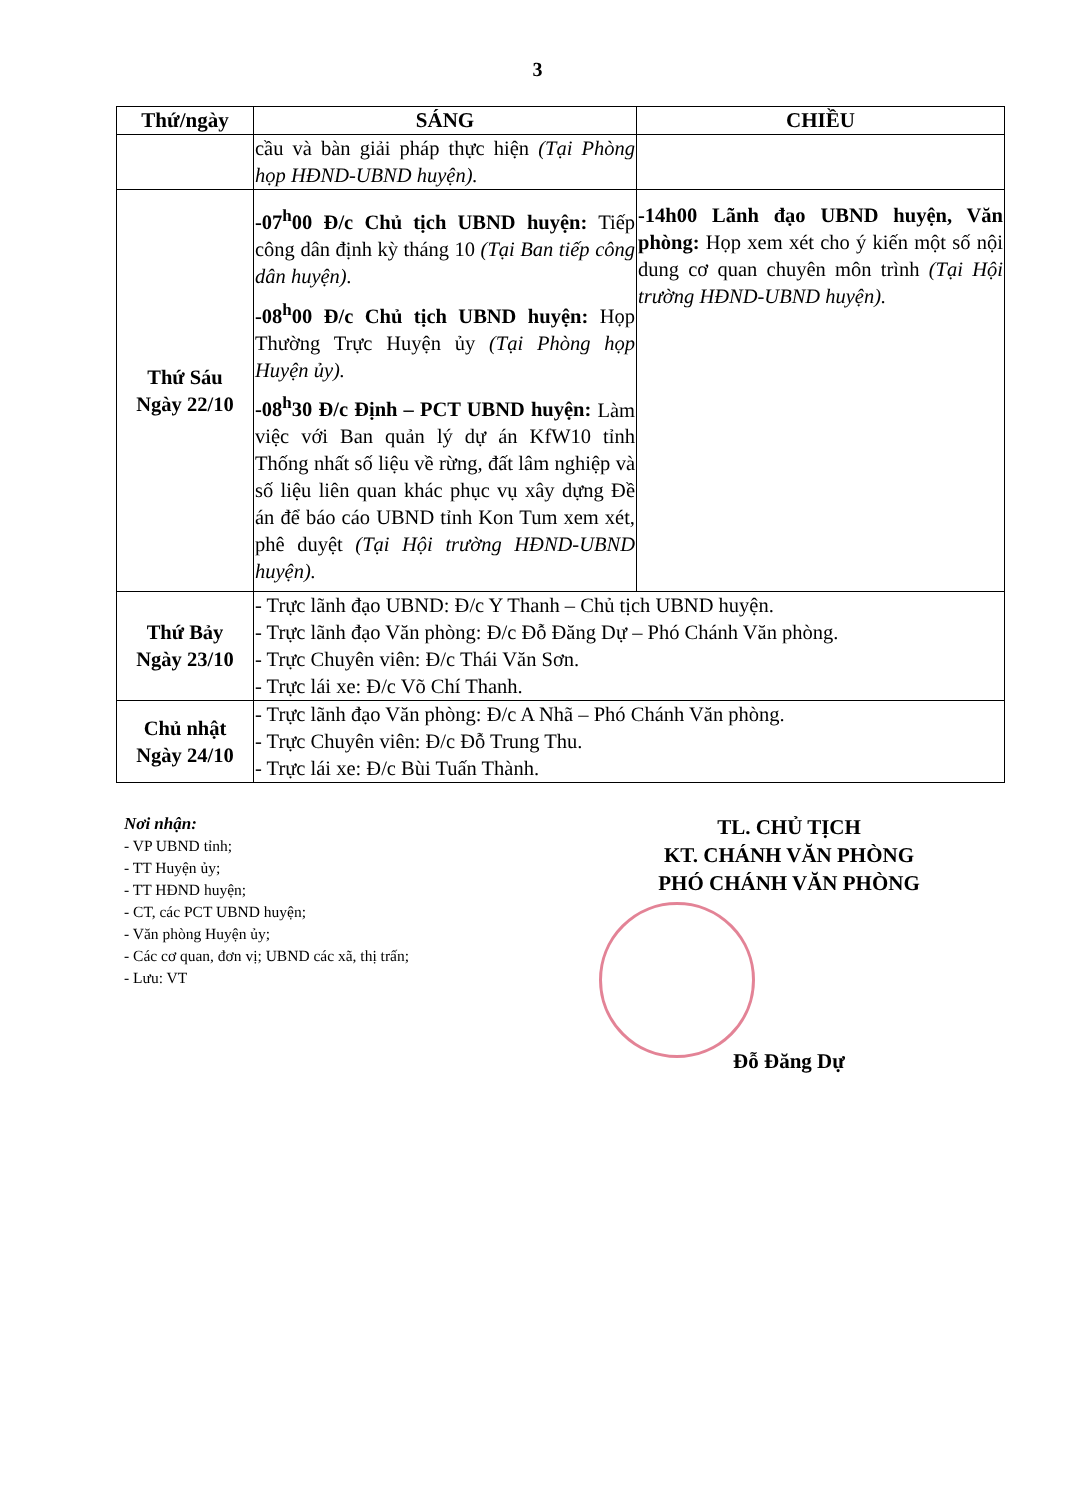3
| Thứ/ngày | SÁNG | CHIỀU |
| --- | --- | --- |
| | cầu và bàn giải pháp thực hiện (Tại Phòng họp HĐND-UBND huyện). | |
| Thứ Sáu Ngày 22/10 | -07<sup>h</sup>00 Đ/c Chủ tịch UBND huyện: Tiếp công dân định kỳ tháng 10 (Tại Ban tiếp công dân huyện). -08<sup>h</sup>00 Đ/c Chủ tịch UBND huyện: Họp Thường Trực Huyện ủy (Tại Phòng họp Huyện ủy). -08<sup>h</sup>30 Đ/c Định – PCT UBND huyện: Làm việc với Ban quản lý dự án KfW10 tỉnh Thống nhất số liệu về rừng, đất lâm nghiệp và số liệu liên quan khác phục vụ xây dựng Đề án để báo cáo UBND tỉnh Kon Tum xem xét, phê duyệt (Tại Hội trường HĐND-UBND huyện). | -14h00 Lãnh đạo UBND huyện, Văn phòng: Họp xem xét cho ý kiến một số nội dung cơ quan chuyên môn trình (Tại Hội trường HĐND-UBND huyện). |
| Thứ Bảy Ngày 23/10 | - Trực lãnh đạo UBND: Đ/c Y Thanh – Chủ tịch UBND huyện. - Trực lãnh đạo Văn phòng: Đ/c Đỗ Đăng Dự – Phó Chánh Văn phòng. - Trực Chuyên viên: Đ/c Thái Văn Sơn. - Trực lái xe: Đ/c Võ Chí Thanh. | |
| Chủ nhật Ngày 24/10 | - Trực lãnh đạo Văn phòng: Đ/c A Nhã – Phó Chánh Văn phòng. - Trực Chuyên viên: Đ/c Đỗ Trung Thu. - Trực lái xe: Đ/c Bùi Tuấn Thành. | |
Nơi nhận:
- VP UBND tỉnh;
- TT Huyện ủy;
- TT HĐND huyện;
- CT, các PCT UBND huyện;
- Văn phòng Huyện ủy;
- Các cơ quan, đơn vị; UBND các xã, thị trấn;
- Lưu: VT
TL. CHỦ TỊCH
KT. CHÁNH VĂN PHÒNG
PHÓ CHÁNH VĂN PHÒNG
Đỗ Đăng Dự